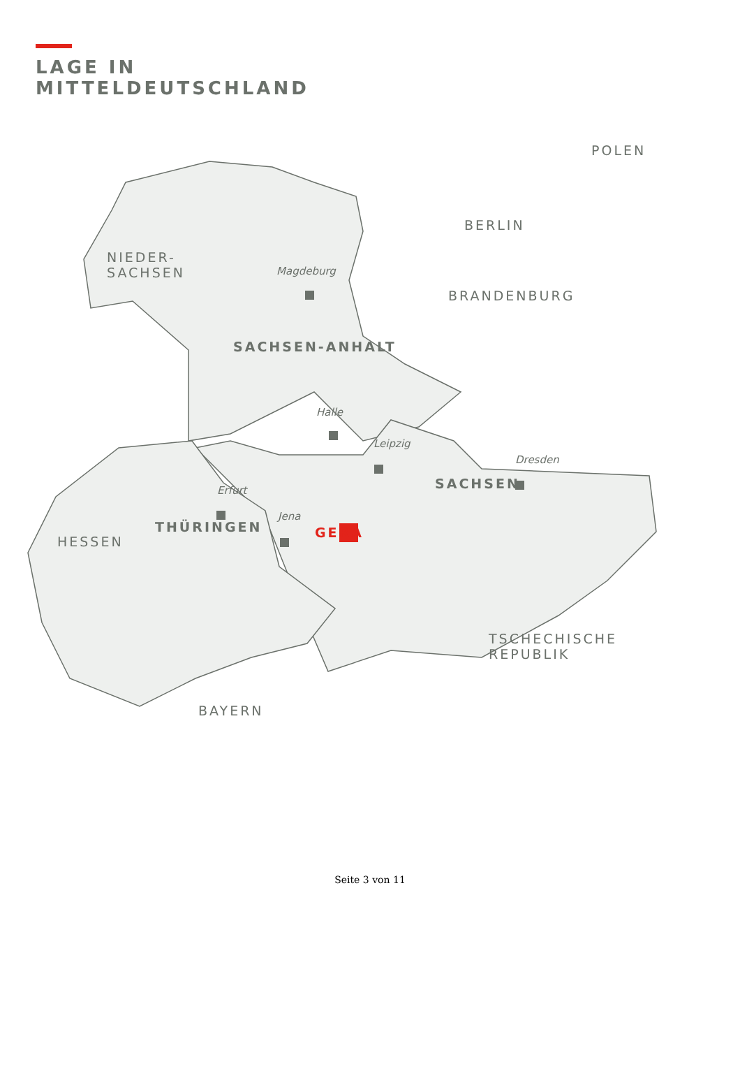LAGE IN
MITTELDEUTSCHLAND
POLEN
BERLIN
NIEDER-
SACHSEN
BRANDENBURG
HESSEN
TSCHECHISCHE
REPUBLIK
BAYERN
Magdeburg
SACHSEN-ANHALT
Halle
Leipzig
Dresden
Erfurt SACHSEN
Jena
THÜRINGEN GERA
Seite 3 von 11